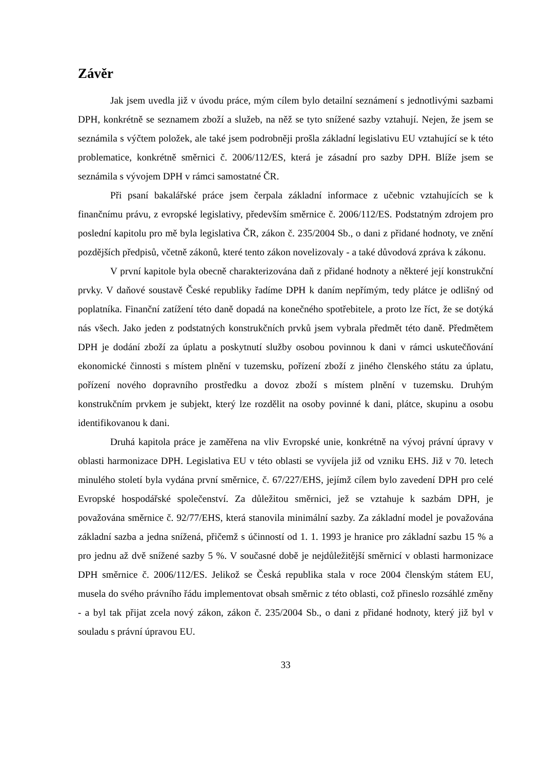Závěr
Jak jsem uvedla již v úvodu práce, mým cílem bylo detailní seznámení s jednotlivými sazbami DPH, konkrétně se seznamem zboží a služeb, na něž se tyto snížené sazby vztahují. Nejen, že jsem se seznámila s výčtem položek, ale také jsem podrobněji prošla základní legislativu EU vztahující se k této problematice, konkrétně směrnici č. 2006/112/ES, která je zásadní pro sazby DPH. Blíže jsem se seznámila s vývojem DPH v rámci samostatné ČR.
Při psaní bakalářské práce jsem čerpala základní informace z učebnic vztahujících se k finančnímu právu, z evropské legislativy, především směrnice č. 2006/112/ES. Podstatným zdrojem pro poslední kapitolu pro mě byla legislativa ČR, zákon č. 235/2004 Sb., o dani z přidané hodnoty, ve znění pozdějších předpisů, včetně zákonů, které tento zákon novelizovaly - a také důvodová zpráva k zákonu.
V první kapitole byla obecně charakterizována daň z přidané hodnoty a některé její konstrukční prvky. V daňové soustavě České republiky řadíme DPH k daním nepřímým, tedy plátce je odlišný od poplatníka. Finanční zatížení této daně dopadá na konečného spotřebitele, a proto lze říct, že se dotýká nás všech. Jako jeden z podstatných konstrukčních prvků jsem vybrala předmět této daně. Předmětem DPH je dodání zboží za úplatu a poskytnutí služby osobou povinnou k dani v rámci uskutečňování ekonomické činnosti s místem plnění v tuzemsku, pořízení zboží z jiného členského státu za úplatu, pořízení nového dopravního prostředku a dovoz zboží s místem plnění v tuzemsku. Druhým konstrukčním prvkem je subjekt, který lze rozdělit na osoby povinné k dani, plátce, skupinu a osobu identifikovanou k dani.
Druhá kapitola práce je zaměřena na vliv Evropské unie, konkrétně na vývoj právní úpravy v oblasti harmonizace DPH. Legislativa EU v této oblasti se vyvíjela již od vzniku EHS. Již v 70. letech minulého století byla vydána první směrnice, č. 67/227/EHS, jejímž cílem bylo zavedení DPH pro celé Evropské hospodářské společenství. Za důležitou směrnici, jež se vztahuje k sazbám DPH, je považována směrnice č. 92/77/EHS, která stanovila minimální sazby. Za základní model je považována základní sazba a jedna snížená, přičemž s účinností od 1. 1. 1993 je hranice pro základní sazbu 15 % a pro jednu až dvě snížené sazby 5 %. V současné době je nejdůležitější směrnicí v oblasti harmonizace DPH směrnice č. 2006/112/ES. Jelikož se Česká republika stala v roce 2004 členským státem EU, musela do svého právního řádu implementovat obsah směrnic z této oblasti, což přineslo rozsáhlé změny - a byl tak přijat zcela nový zákon, zákon č. 235/2004 Sb., o dani z přidané hodnoty, který již byl v souladu s právní úpravou EU.
33